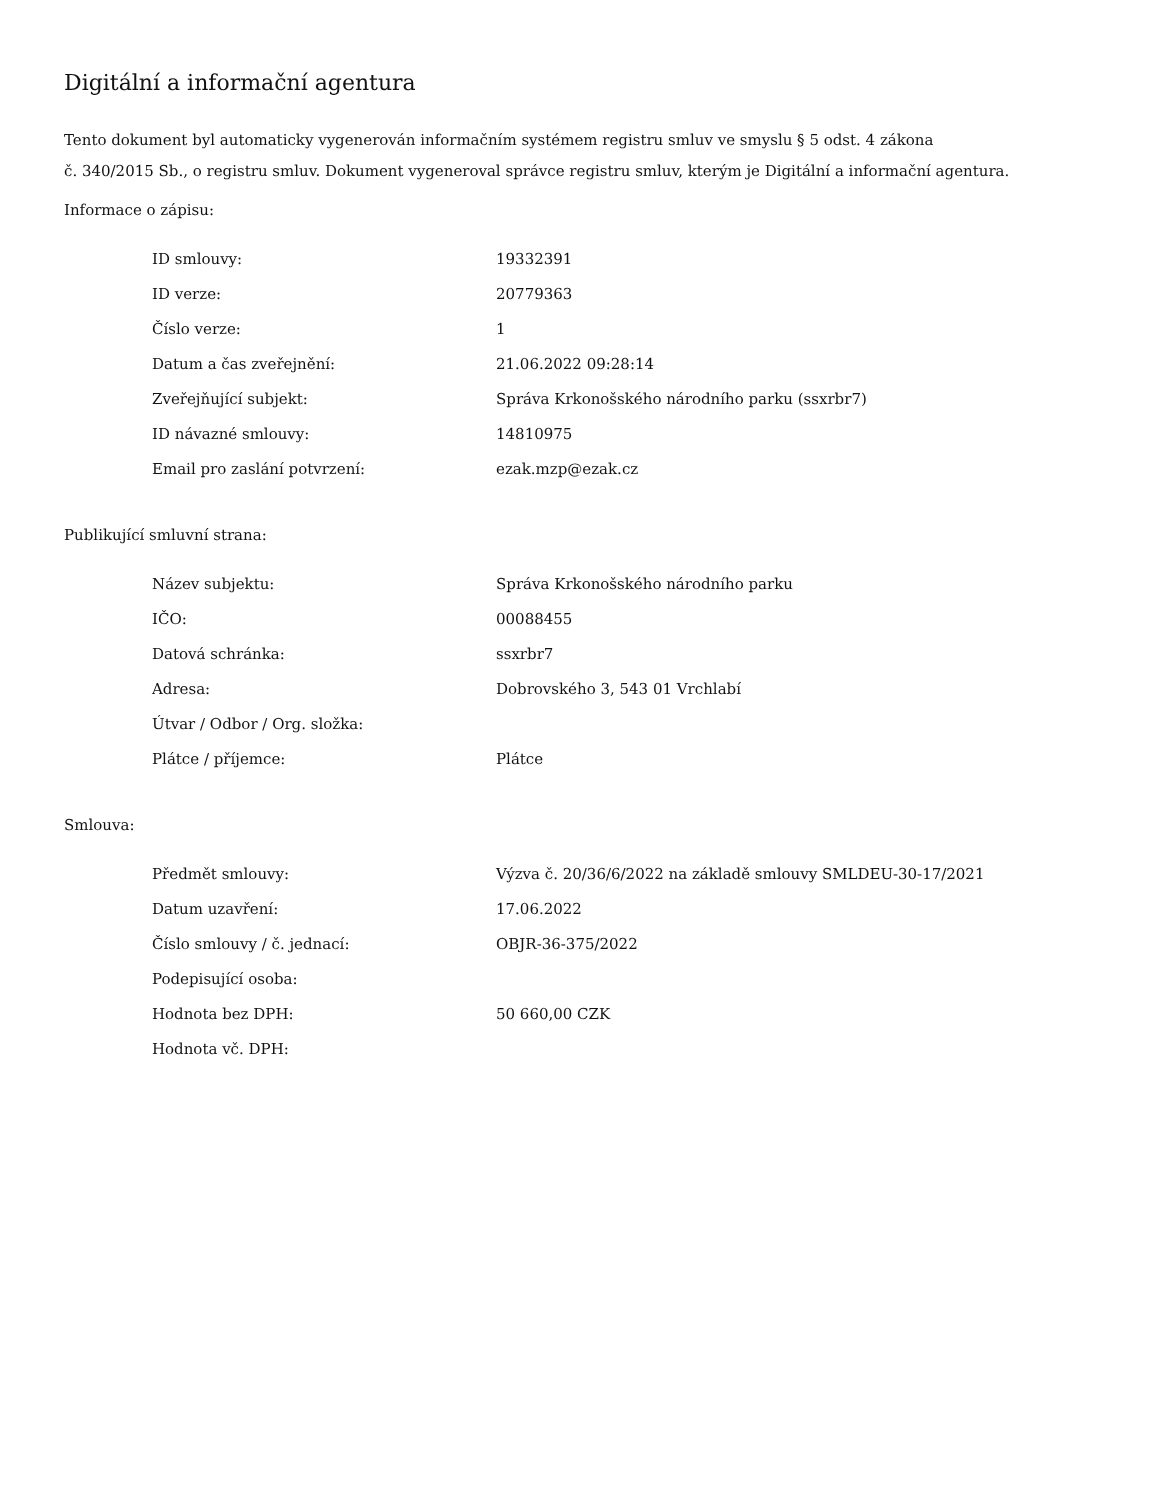Digitální a informační agentura
Tento dokument byl automaticky vygenerován informačním systémem registru smluv ve smyslu § 5 odst. 4 zákona
č. 340/2015 Sb., o registru smluv. Dokument vygeneroval správce registru smluv, kterým je Digitální a informační agentura.
Informace o zápisu:
| ID smlouvy: | 19332391 |
| ID verze: | 20779363 |
| Číslo verze: | 1 |
| Datum a čas zveřejnění: | 21.06.2022 09:28:14 |
| Zveřejňující subjekt: | Správa Krkonošského národního parku (ssxrbr7) |
| ID návazné smlouvy: | 14810975 |
| Email pro zaslání potvrzení: | ezak.mzp@ezak.cz |
Publikující smluvní strana:
| Název subjektu: | Správa Krkonošského národního parku |
| IČO: | 00088455 |
| Datová schránka: | ssxrbr7 |
| Adresa: | Dobrovského 3, 543 01 Vrchlabí |
| Útvar / Odbor / Org. složka: | |
| Plátce / příjemce: | Plátce |
Smlouva:
| Předmět smlouvy: | Výzva č. 20/36/6/2022 na základě smlouvy SMLDEU-30-17/2021 |
| Datum uzavření: | 17.06.2022 |
| Číslo smlouvy / č. jednací: | OBJR-36-375/2022 |
| Podepisující osoba: | |
| Hodnota bez DPH: | 50 660,00 CZK |
| Hodnota vč. DPH: | |